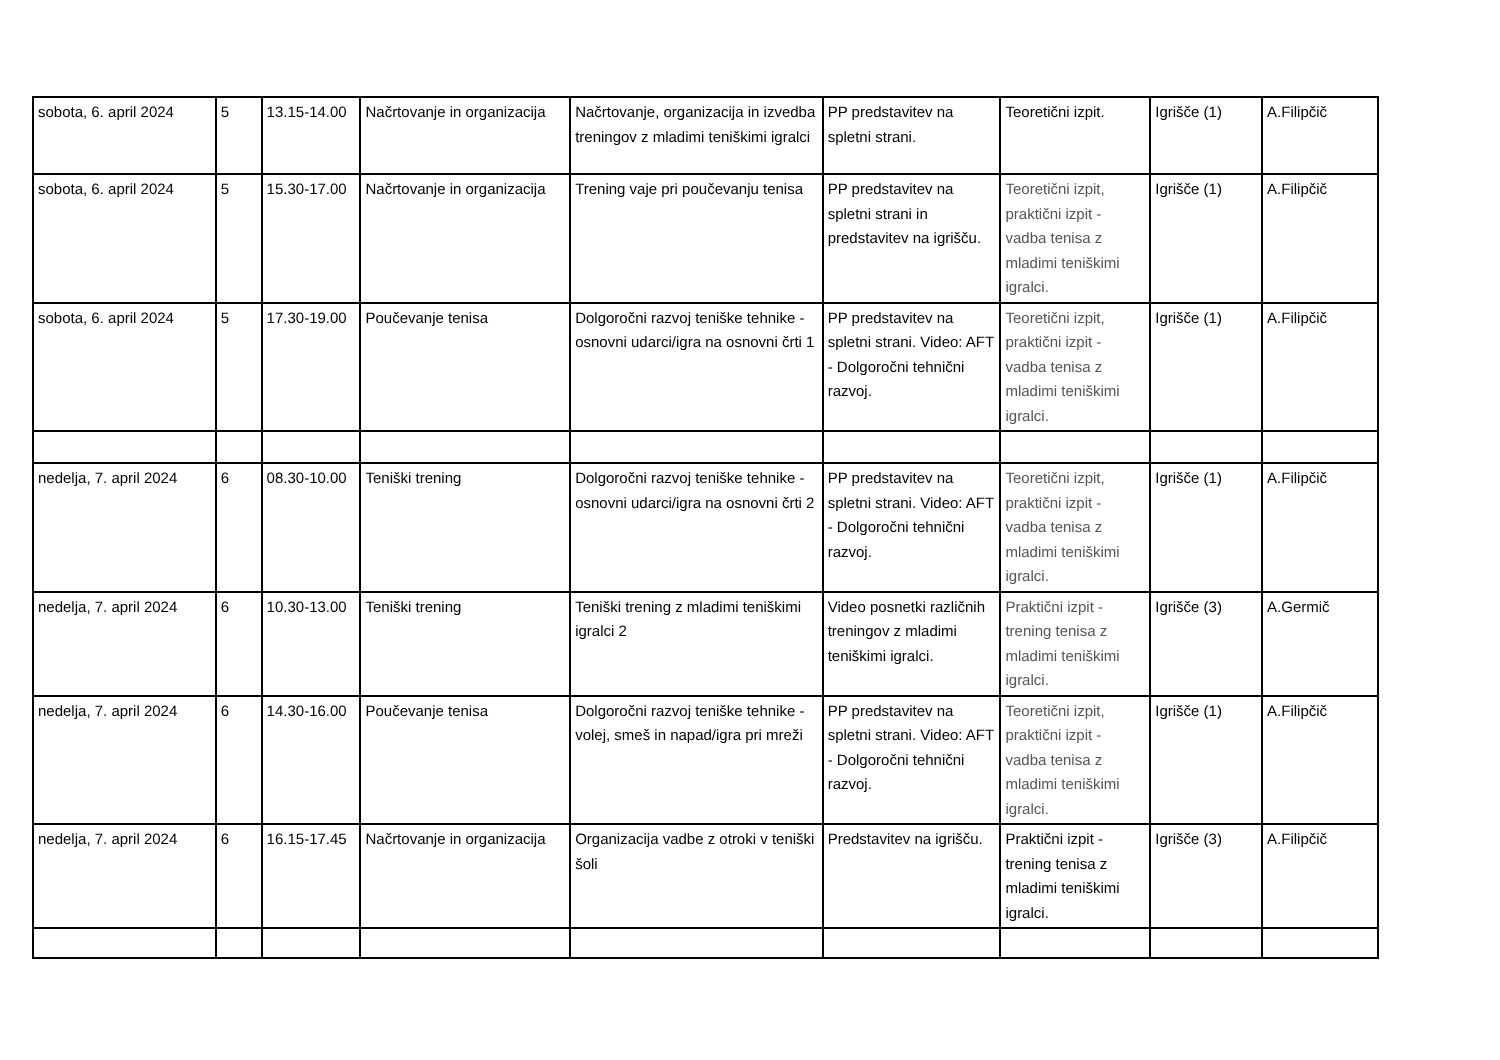| sobota, 6. april 2024 | 5 | 13.15-14.00 | Načrtovanje in organizacija | Načrtovanje, organizacija in izvedba treningov z mladimi teniškimi igralci | PP predstavitev na spletni strani. | Teoretični izpit. | Igrišče (1) | A.Filipčič |
| sobota, 6. april 2024 | 5 | 15.30-17.00 | Načrtovanje in organizacija | Trening vaje pri poučevanju tenisa | PP predstavitev na spletni strani in predstavitev na igrišču. | Teoretični izpit, praktični izpit - vadba tenisa z mladimi teniškimi igralci. | Igrišče (1) | A.Filipčič |
| sobota, 6. april 2024 | 5 | 17.30-19.00 | Poučevanje tenisa | Dolgoročni razvoj teniške tehnike - osnovni udarci/igra na osnovni črti 1 | PP predstavitev na spletni strani. Video: AFT - Dolgoročni tehnični razvoj. | Teoretični izpit, praktični izpit - vadba tenisa z mladimi teniškimi igralci. | Igrišče (1) | A.Filipčič |
| nedelja, 7. april 2024 | 6 | 08.30-10.00 | Teniški trening | Dolgoročni razvoj teniške tehnike - osnovni udarci/igra na osnovni črti 2 | PP predstavitev na spletni strani. Video: AFT - Dolgoročni tehnični razvoj. | Teoretični izpit, praktični izpit - vadba tenisa z mladimi teniškimi igralci. | Igrišče (1) | A.Filipčič |
| nedelja, 7. april 2024 | 6 | 10.30-13.00 | Teniški trening | Teniški trening z mladimi teniškimi igralci 2 | Video posnetki različnih treningov z mladimi teniškimi igralci. | Praktični izpit - trening tenisa z mladimi teniškimi igralci. | Igrišče (3) | A.Germič |
| nedelja, 7. april 2024 | 6 | 14.30-16.00 | Poučevanje tenisa | Dolgoročni razvoj teniške tehnike - volej, smeš in napad/igra pri mreži | PP predstavitev na spletni strani. Video: AFT - Dolgoročni tehnični razvoj. | Teoretični izpit, praktični izpit - vadba tenisa z mladimi teniškimi igralci. | Igrišče (1) | A.Filipčič |
| nedelja, 7. april 2024 | 6 | 16.15-17.45 | Načrtovanje in organizacija | Organizacija vadbe z otroki v teniški šoli | Predstavitev na igrišču. | Praktični izpit - trening tenisa z mladimi teniškimi igralci. | Igrišče (3) | A.Filipčič |